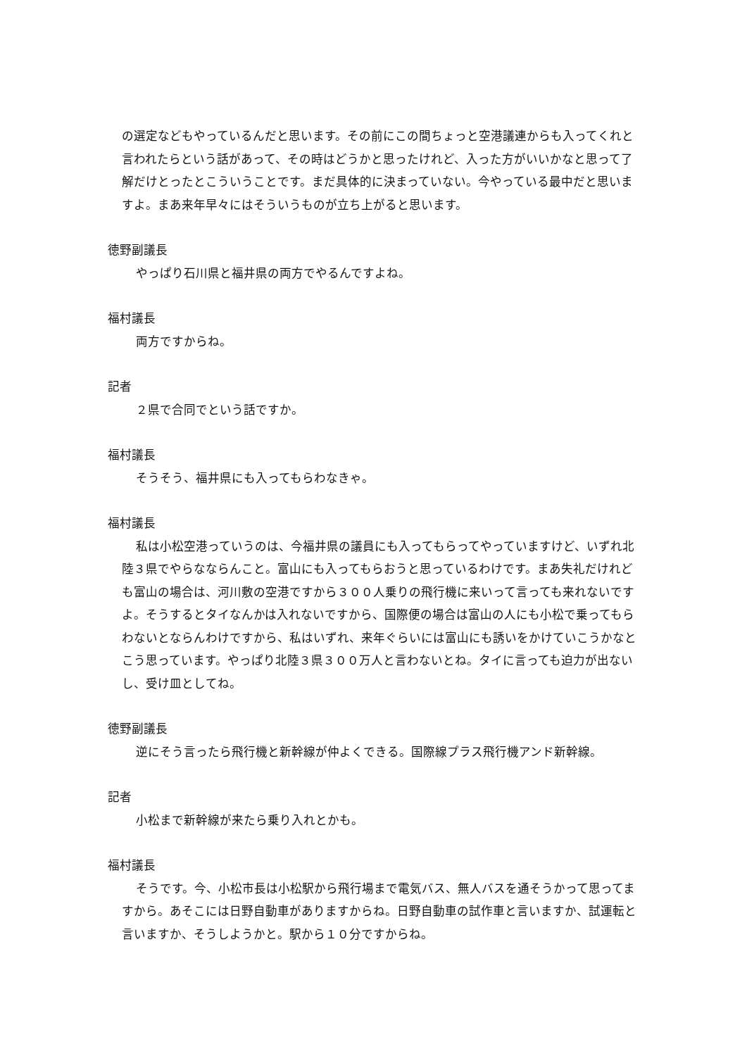の選定などもやっているんだと思います。その前にこの間ちょっと空港議連からも入ってくれと言われたらという話があって、その時はどうかと思ったけれど、入った方がいいかなと思って了解だけとったとこういうことです。まだ具体的に決まっていない。今やっている最中だと思いますよ。まあ来年早々にはそういうものが立ち上がると思います。
徳野副議長
やっぱり石川県と福井県の両方でやるんですよね。
福村議長
両方ですからね。
記者
２県で合同でという話ですか。
福村議長
そうそう、福井県にも入ってもらわなきゃ。
福村議長
私は小松空港っていうのは、今福井県の議員にも入ってもらってやっていますけど、いずれ北陸３県でやらなならんこと。富山にも入ってもらおうと思っているわけです。まあ失礼だけれども富山の場合は、河川敷の空港ですから３００人乗りの飛行機に来いって言っても来れないですよ。そうするとタイなんかは入れないですから、国際便の場合は富山の人にも小松で乗ってもらわないとならんわけですから、私はいずれ、来年ぐらいには富山にも誘いをかけていこうかなとこう思っています。やっぱり北陸３県３００万人と言わないとね。タイに言っても迫力が出ないし、受け皿としてね。
徳野副議長
逆にそう言ったら飛行機と新幹線が仲よくできる。国際線プラス飛行機アンド新幹線。
記者
小松まで新幹線が来たら乗り入れとかも。
福村議長
そうです。今、小松市長は小松駅から飛行場まで電気バス、無人バスを通そうかって思ってますから。あそこには日野自動車がありますからね。日野自動車の試作車と言いますか、試運転と言いますか、そうしようかと。駅から１０分ですからね。